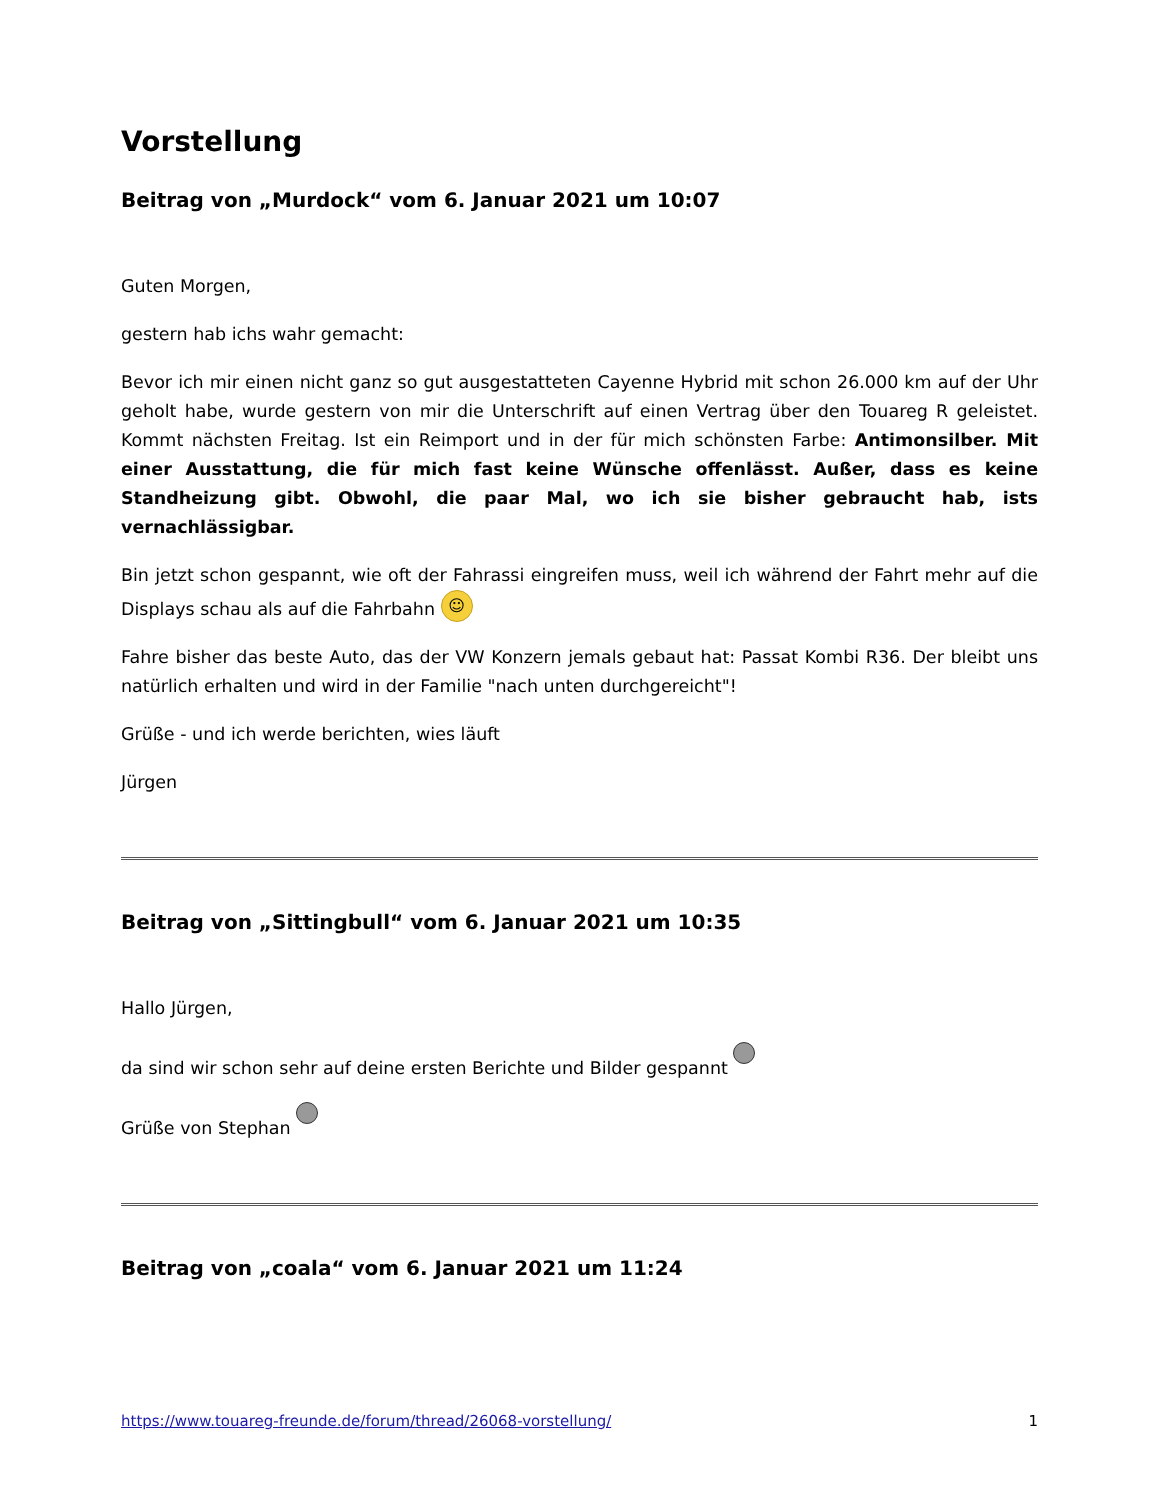Vorstellung
Beitrag von „Murdock“ vom 6. Januar 2021 um 10:07
Guten Morgen,
gestern hab ichs wahr gemacht:
Bevor ich mir einen nicht ganz so gut ausgestatteten Cayenne Hybrid mit schon 26.000 km auf der Uhr geholt habe, wurde gestern von mir die Unterschrift auf einen Vertrag über den Touareg R geleistet. Kommt nächsten Freitag. Ist ein Reimport und in der für mich schönsten Farbe: Antimonsilber. Mit einer Ausstattung, die für mich fast keine Wünsche offenlässt. Außer, dass es keine Standheizung gibt. Obwohl, die paar Mal, wo ich sie bisher gebraucht hab, ists vernachlässigbar.
Bin jetzt schon gespannt, wie oft der Fahrassi eingreifen muss, weil ich während der Fahrt mehr auf die Displays schau als auf die Fahrbahn ☺
Fahre bisher das beste Auto, das der VW Konzern jemals gebaut hat: Passat Kombi R36. Der bleibt uns natürlich erhalten und wird in der Familie "nach unten durchgereicht"!
Grüße - und ich werde berichten, wies läuft
Jürgen
Beitrag von „Sittingbull“ vom 6. Januar 2021 um 10:35
Hallo Jürgen,
da sind wir schon sehr auf deine ersten Berichte und Bilder gespannt
Grüße von Stephan
Beitrag von „coala“ vom 6. Januar 2021 um 11:24
https://www.touareg-freunde.de/forum/thread/26068-vorstellung/ 1